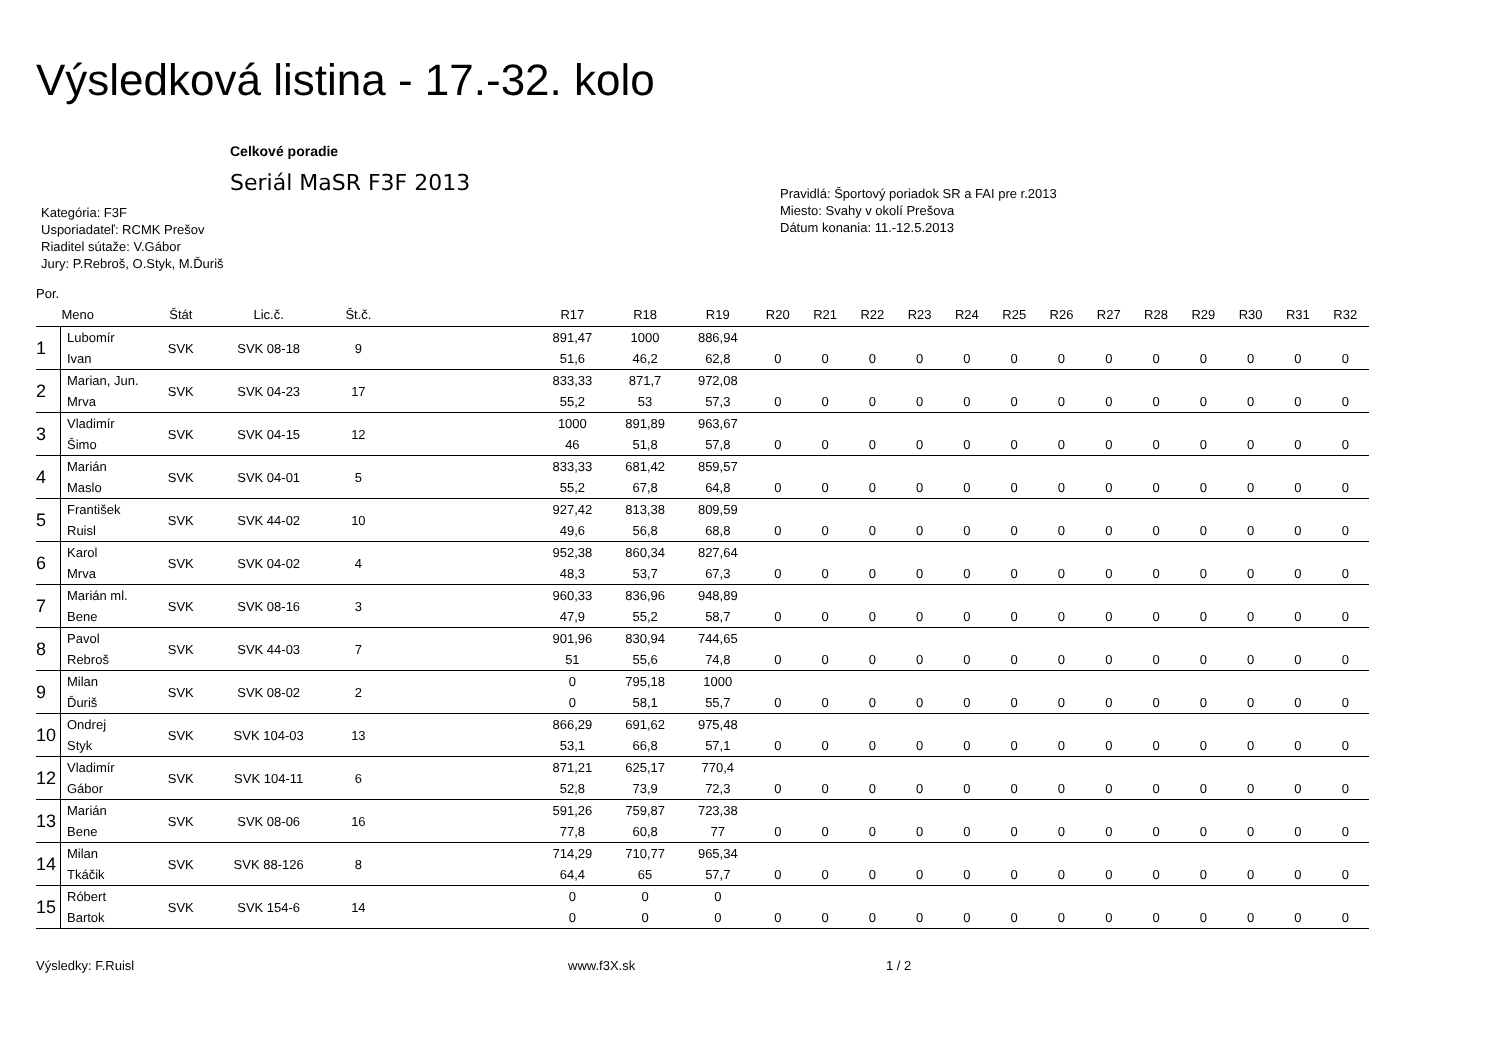Výsledková listina - 17.-32. kolo
Celkové poradie
Seriál MaSR F3F 2013
Kategória: F3F
Usporiadateľ: RCMK Prešov
Riaditel sútaže: V.Gábor
Jury: P.Rebroš, O.Styk, M.Ďuriš
Pravidlá: Športový poriadok SR a FAI pre r.2013
Miesto: Svahy v okolí Prešova
Dátum konania: 11.-12.5.2013
Por.
| | Meno | Štát | Lic.č. | Št.č. | | R17 | R18 | R19 | R20 | R21 | R22 | R23 | R24 | R25 | R26 | R27 | R28 | R29 | R30 | R31 | R32 |
| --- | --- | --- | --- | --- | --- | --- | --- | --- | --- | --- | --- | --- | --- | --- | --- | --- | --- | --- | --- | --- | --- |
| 1 | Lubomír | SVK | SVK 08-18 | 9 | | 891,47 | 1000 | 886,94 | | | | | | | | | | | | | |
| | Ivan | | | | | 51,6 | 46,2 | 62,8 | 0 | 0 | 0 | 0 | 0 | 0 | 0 | 0 | 0 | 0 | 0 | 0 | 0 |
| 2 | Marian, Jun. | SVK | SVK 04-23 | 17 | | 833,33 | 871,7 | 972,08 | | | | | | | | | | | | | |
| | Mrva | | | | | 55,2 | 53 | 57,3 | 0 | 0 | 0 | 0 | 0 | 0 | 0 | 0 | 0 | 0 | 0 | 0 | 0 |
| 3 | Vladimír | SVK | SVK 04-15 | 12 | | 1000 | 891,89 | 963,67 | | | | | | | | | | | | | |
| | Šimo | | | | | 46 | 51,8 | 57,8 | 0 | 0 | 0 | 0 | 0 | 0 | 0 | 0 | 0 | 0 | 0 | 0 | 0 |
| 4 | Marián | SVK | SVK 04-01 | 5 | | 833,33 | 681,42 | 859,57 | | | | | | | | | | | | | |
| | Maslo | | | | | 55,2 | 67,8 | 64,8 | 0 | 0 | 0 | 0 | 0 | 0 | 0 | 0 | 0 | 0 | 0 | 0 | 0 |
| 5 | František | SVK | SVK 44-02 | 10 | | 927,42 | 813,38 | 809,59 | | | | | | | | | | | | | |
| | Ruisl | | | | | 49,6 | 56,8 | 68,8 | 0 | 0 | 0 | 0 | 0 | 0 | 0 | 0 | 0 | 0 | 0 | 0 | 0 |
| 6 | Karol | SVK | SVK 04-02 | 4 | | 952,38 | 860,34 | 827,64 | | | | | | | | | | | | | |
| | Mrva | | | | | 48,3 | 53,7 | 67,3 | 0 | 0 | 0 | 0 | 0 | 0 | 0 | 0 | 0 | 0 | 0 | 0 | 0 |
| 7 | Marián ml. | SVK | SVK 08-16 | 3 | | 960,33 | 836,96 | 948,89 | | | | | | | | | | | | | |
| | Bene | | | | | 47,9 | 55,2 | 58,7 | 0 | 0 | 0 | 0 | 0 | 0 | 0 | 0 | 0 | 0 | 0 | 0 | 0 |
| 8 | Pavol | SVK | SVK 44-03 | 7 | | 901,96 | 830,94 | 744,65 | | | | | | | | | | | | | |
| | Rebroš | | | | | 51 | 55,6 | 74,8 | 0 | 0 | 0 | 0 | 0 | 0 | 0 | 0 | 0 | 0 | 0 | 0 | 0 |
| 9 | Milan | SVK | SVK 08-02 | 2 | | 0 | 795,18 | 1000 | | | | | | | | | | | | | |
| | Ďuriš | | | | | 0 | 58,1 | 55,7 | 0 | 0 | 0 | 0 | 0 | 0 | 0 | 0 | 0 | 0 | 0 | 0 | 0 |
| 10 | Ondrej | SVK | SVK 104-03 | 13 | | 866,29 | 691,62 | 975,48 | | | | | | | | | | | | | |
| | Styk | | | | | 53,1 | 66,8 | 57,1 | 0 | 0 | 0 | 0 | 0 | 0 | 0 | 0 | 0 | 0 | 0 | 0 | 0 |
| 12 | Vladimír | SVK | SVK 104-11 | 6 | | 871,21 | 625,17 | 770,4 | | | | | | | | | | | | | |
| | Gábor | | | | | 52,8 | 73,9 | 72,3 | 0 | 0 | 0 | 0 | 0 | 0 | 0 | 0 | 0 | 0 | 0 | 0 | 0 |
| 13 | Marián | SVK | SVK 08-06 | 16 | | 591,26 | 759,87 | 723,38 | | | | | | | | | | | | | |
| | Bene | | | | | 77,8 | 60,8 | 77 | 0 | 0 | 0 | 0 | 0 | 0 | 0 | 0 | 0 | 0 | 0 | 0 | 0 |
| 14 | Milan | SVK | SVK 88-126 | 8 | | 714,29 | 710,77 | 965,34 | | | | | | | | | | | | | |
| | Tkáčik | | | | | 64,4 | 65 | 57,7 | 0 | 0 | 0 | 0 | 0 | 0 | 0 | 0 | 0 | 0 | 0 | 0 | 0 |
| 15 | Róbert | SVK | SVK 154-6 | 14 | | 0 | 0 | 0 | | | | | | | | | | | | | |
| | Bartok | | | | | 0 | 0 | 0 | 0 | 0 | 0 | 0 | 0 | 0 | 0 | 0 | 0 | 0 | 0 | 0 | 0 |
Výsledky: F.Ruisl www.f3X.sk 1 / 2